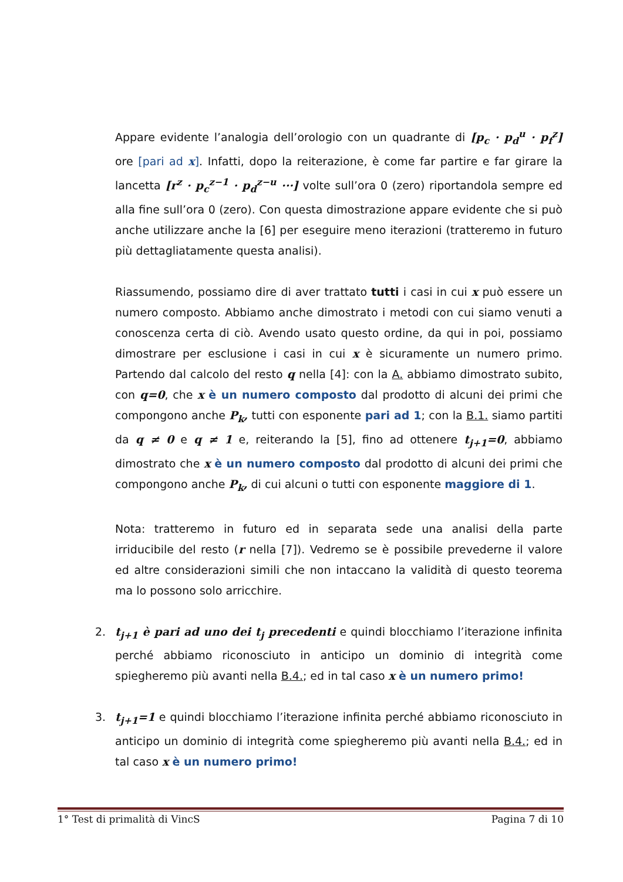Appare evidente l’analogia dell’orologio con un quadrante di [p<sub>c</sub> · p<sub>d</sub><sup>u</sup> · p<sub>f</sub><sup>z</sup>] ore [pari ad x]. Infatti, dopo la reiterazione, è come far partire e far girare la lancetta [r<sup>z</sup> · p<sub>c</sub><sup>z−1</sup> · p<sub>d</sub><sup>z−u</sup> ···] volte sull’ora 0 (zero) riportandola sempre ed alla fine sull’ora 0 (zero). Con questa dimostrazione appare evidente che si può anche utilizzare anche la [6] per eseguire meno iterazioni (tratteremo in futuro più dettagliatamente questa analisi).
Riassumendo, possiamo dire di aver trattato tutti i casi in cui x può essere un numero composto. Abbiamo anche dimostrato i metodi con cui siamo venuti a conoscenza certa di ciò. Avendo usato questo ordine, da qui in poi, possiamo dimostrare per esclusione i casi in cui x è sicuramente un numero primo. Partendo dal calcolo del resto q nella [4]: con la A. abbiamo dimostrato subito, con q=0, che x è un numero composto dal prodotto di alcuni dei primi che compongono anche P<sub>k</sub>, tutti con esponente pari ad 1; con la B.1. siamo partiti da q ≠ 0 e q ≠ 1 e, reiterando la [5], fino ad ottenere t<sub>j+1</sub>=0, abbiamo dimostrato che x è un numero composto dal prodotto di alcuni dei primi che compongono anche P<sub>k</sub>, di cui alcuni o tutti con esponente maggiore di 1.
Nota: tratteremo in futuro ed in separata sede una analisi della parte irriducibile del resto (r nella [7]). Vedremo se è possibile prevederne il valore ed altre considerazioni simili che non intaccano la validità di questo teorema ma lo possono solo arricchire.
2. t<sub>j+1</sub> è pari ad uno dei t<sub>j</sub> precedenti e quindi blocchiamo l’iterazione infinita perché abbiamo riconosciuto in anticipo un dominio di integrità come spiegheremo più avanti nella B.4.; ed in tal caso x è un numero primo!
3. t<sub>j+1</sub>=1 e quindi blocchiamo l’iterazione infinita perché abbiamo riconosciuto in anticipo un dominio di integrità come spiegheremo più avanti nella B.4.; ed in tal caso x è un numero primo!
1° Test di primalità di VincS Pagina 7 di 10